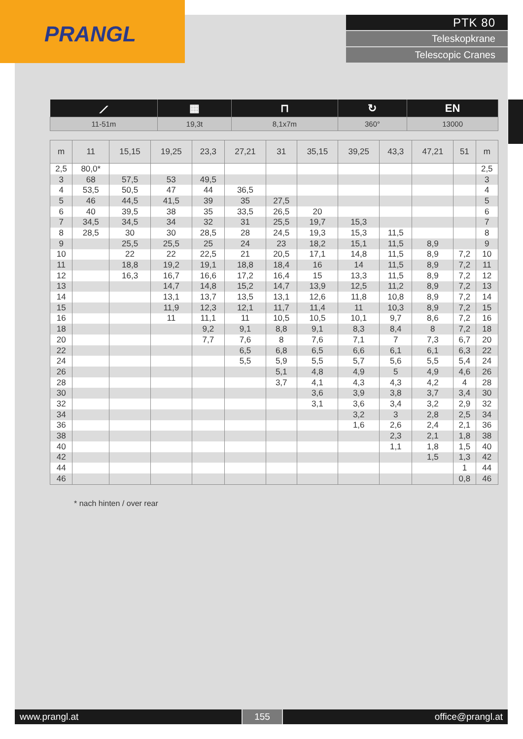PRANGL
PTK 80
Teleskopkrane
Telescopic Cranes
| ⟋ | ▦ | ⊓ | ↻ | EN |
| --- | --- | --- | --- | --- |
| 11-51m | 19,3t | 8,1x7m | 360° | 13000 |
| m | 11 | 15,15 | 19,25 | 23,3 | 27,21 | 31 | 35,15 | 39,25 | 43,3 | 47,21 | 51 | m |
| --- | --- | --- | --- | --- | --- | --- | --- | --- | --- | --- | --- | --- |
| 2,5 | 80,0* | | | | | | | | | | | 2,5 |
| 3 | 68 | 57,5 | 53 | 49,5 | | | | | | | | 3 |
| 4 | 53,5 | 50,5 | 47 | 44 | 36,5 | | | | | | | 4 |
| 5 | 46 | 44,5 | 41,5 | 39 | 35 | 27,5 | | | | | | 5 |
| 6 | 40 | 39,5 | 38 | 35 | 33,5 | 26,5 | 20 | | | | | 6 |
| 7 | 34,5 | 34,5 | 34 | 32 | 31 | 25,5 | 19,7 | 15,3 | | | | 7 |
| 8 | 28,5 | 30 | 30 | 28,5 | 28 | 24,5 | 19,3 | 15,3 | 11,5 | | | 8 |
| 9 | | 25,5 | 25,5 | 25 | 24 | 23 | 18,2 | 15,1 | 11,5 | 8,9 | | 9 |
| 10 | | 22 | 22 | 22,5 | 21 | 20,5 | 17,1 | 14,8 | 11,5 | 8,9 | 7,2 | 10 |
| 11 | | 18,8 | 19,2 | 19,1 | 18,8 | 18,4 | 16 | 14 | 11,5 | 8,9 | 7,2 | 11 |
| 12 | | 16,3 | 16,7 | 16,6 | 17,2 | 16,4 | 15 | 13,3 | 11,5 | 8,9 | 7,2 | 12 |
| 13 | | | 14,7 | 14,8 | 15,2 | 14,7 | 13,9 | 12,5 | 11,2 | 8,9 | 7,2 | 13 |
| 14 | | | 13,1 | 13,7 | 13,5 | 13,1 | 12,6 | 11,8 | 10,8 | 8,9 | 7,2 | 14 |
| 15 | | | 11,9 | 12,3 | 12,1 | 11,7 | 11,4 | 11 | 10,3 | 8,9 | 7,2 | 15 |
| 16 | | | 11 | 11,1 | 11 | 10,5 | 10,5 | 10,1 | 9,7 | 8,6 | 7,2 | 16 |
| 18 | | | | 9,2 | 9,1 | 8,8 | 9,1 | 8,3 | 8,4 | 8 | 7,2 | 18 |
| 20 | | | | 7,7 | 7,6 | 8 | 7,6 | 7,1 | 7 | 7,3 | 6,7 | 20 |
| 22 | | | | | 6,5 | 6,8 | 6,5 | 6,6 | 6,1 | 6,1 | 6,3 | 22 |
| 24 | | | | | 5,5 | 5,9 | 5,5 | 5,7 | 5,6 | 5,5 | 5,4 | 24 |
| 26 | | | | | | 5,1 | 4,8 | 4,9 | 5 | 4,9 | 4,6 | 26 |
| 28 | | | | | | 3,7 | 4,1 | 4,3 | 4,3 | 4,2 | 4 | 28 |
| 30 | | | | | | | 3,6 | 3,9 | 3,8 | 3,7 | 3,4 | 30 |
| 32 | | | | | | | 3,1 | 3,6 | 3,4 | 3,2 | 2,9 | 32 |
| 34 | | | | | | | | 3,2 | 3 | 2,8 | 2,5 | 34 |
| 36 | | | | | | | | 1,6 | 2,6 | 2,4 | 2,1 | 36 |
| 38 | | | | | | | | | 2,3 | 2,1 | 1,8 | 38 |
| 40 | | | | | | | | | 1,1 | 1,8 | 1,5 | 40 |
| 42 | | | | | | | | | | 1,5 | 1,3 | 42 |
| 44 | | | | | | | | | | | 1 | 44 |
| 46 | | | | | | | | | | | 0,8 | 46 |
* nach hinten / over rear
www.prangl.at 155 office@prangl.at